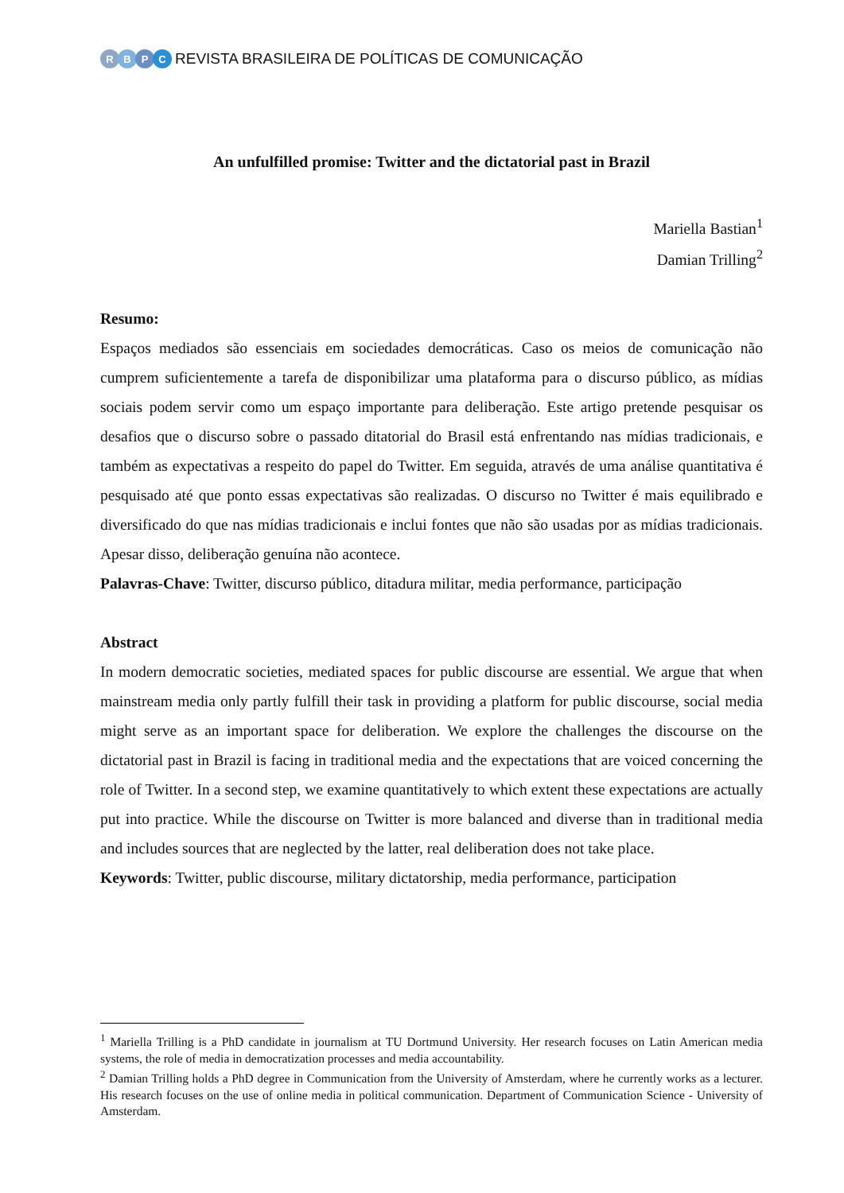RBPC
REVISTA BRASILEIRA DE POLÍTICAS DE COMUNICAÇÃO
An unfulfilled promise: Twitter and the dictatorial past in Brazil
Mariella Bastian<sup>1</sup>
Damian Trilling<sup>2</sup>
Resumo:
Espaços mediados são essenciais em sociedades democráticas. Caso os meios de comunicação não cumprem suficientemente a tarefa de disponibilizar uma plataforma para o discurso público, as mídias sociais podem servir como um espaço importante para deliberação. Este artigo pretende pesquisar os desafios que o discurso sobre o passado ditatorial do Brasil está enfrentando nas mídias tradicionais, e também as expectativas a respeito do papel do Twitter. Em seguida, através de uma análise quantitativa é pesquisado até que ponto essas expectativas são realizadas. O discurso no Twitter é mais equilibrado e diversificado do que nas mídias tradicionais e inclui fontes que não são usadas por as mídias tradicionais. Apesar disso, deliberação genuína não acontece.
Palavras-Chave: Twitter, discurso público, ditadura militar, media performance, participação
Abstract
In modern democratic societies, mediated spaces for public discourse are essential. We argue that when mainstream media only partly fulfill their task in providing a platform for public discourse, social media might serve as an important space for deliberation. We explore the challenges the discourse on the dictatorial past in Brazil is facing in traditional media and the expectations that are voiced concerning the role of Twitter. In a second step, we examine quantitatively to which extent these expectations are actually put into practice. While the discourse on Twitter is more balanced and diverse than in traditional media and includes sources that are neglected by the latter, real deliberation does not take place.
Keywords: Twitter, public discourse, military dictatorship, media performance, participation
<sup>1</sup> Mariella Trilling is a PhD candidate in journalism at TU Dortmund University. Her research focuses on Latin American media systems, the role of media in democratization processes and media accountability.
<sup>2</sup> Damian Trilling holds a PhD degree in Communication from the University of Amsterdam, where he currently works as a lecturer. His research focuses on the use of online media in political communication. Department of Communication Science - University of Amsterdam.